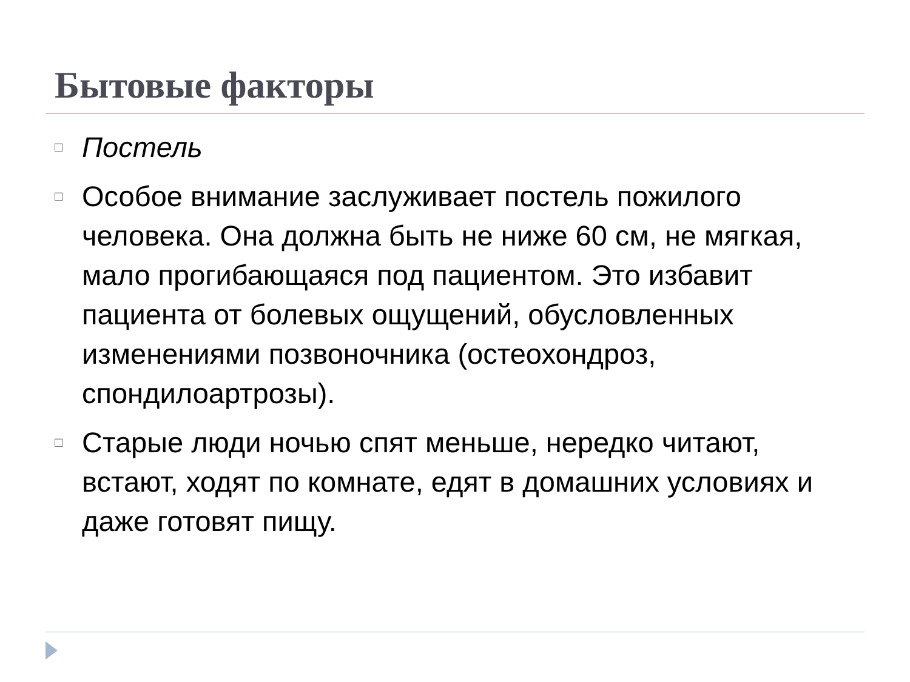Бытовые факторы
□ Постель
□ Особое внимание заслуживает постель пожилого человека. Она должна быть не ниже 60 см, не мягкая, мало прогибающаяся под пациентом. Это избавит пациента от болевых ощущений, обусловленных изменениями позвоночника (остеохондроз, спондилоартрозы).
□ Старые люди ночью спят меньше, нередко читают, встают, ходят по комнате, едят в домашних условиях и даже готовят пищу.